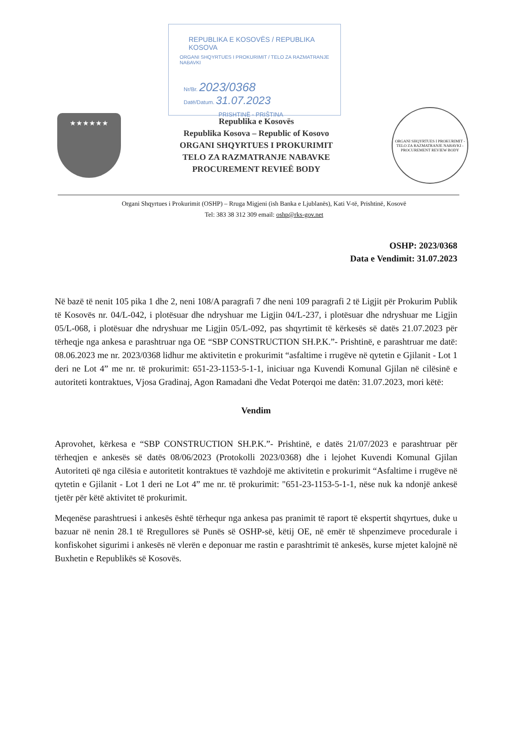REPUBLIKA E KOSOVËS / REPUBLIKA KOSOVA
ORGANI SHQYRTUES I PROKURIMIT / TELO ZA RAZMATRANJE NABAVKI
Nr/Br. 2023/0368
Datë/Datum. 31.07.2023
PRISHTINË - PRIŠTINA
★★★★★★
Republika e Kosovës
Republika Kosova – Republic of Kosovo
ORGANI SHQYRTUES I PROKURIMIT
TELO ZA RAZMATRANJE NABAVKE
PROCUREMENT REVIEË BODY
ORGANI SHQYRTUES I PROKURIMIT - TELO ZA RAZMATRANJE NABAVKI - PROCUREMENT REVIEW BODY
Organi Shqyrtues i Prokurimit (OSHP) – Rruga Migjeni (ish Banka e Ljublanës), Kati V-të, Prishtinë, Kosovë
Tel: 383 38 312 309 email: oshp@rks-gov.net
OSHP: 2023/0368
Data e Vendimit: 31.07.2023
Në bazë të nenit 105 pika 1 dhe 2, neni 108/A paragrafi 7 dhe neni 109 paragrafi 2 të Ligjit për Prokurim Publik të Kosovës nr. 04/L-042, i plotësuar dhe ndryshuar me Ligjin 04/L-237, i plotësuar dhe ndryshuar me Ligjin 05/L-068, i plotësuar dhe ndryshuar me Ligjin 05/L-092, pas shqyrtimit të kërkesës së datës 21.07.2023 për tërheqje nga ankesa e parashtruar nga OE “SBP CONSTRUCTION SH.P.K.”- Prishtinë, e parashtruar me datë: 08.06.2023 me nr. 2023/0368 lidhur me aktivitetin e prokurimit “asfaltime i rrugëve në qytetin e Gjilanit - Lot 1 deri ne Lot 4” me nr. të prokurimit: 651-23-1153-5-1-1, iniciuar nga Kuvendi Komunal Gjilan në cilësinë e autoriteti kontraktues, Vjosa Gradinaj, Agon Ramadani dhe Vedat Poterqoi me datën: 31.07.2023, mori këtë:
Vendim
Aprovohet, kërkesa e “SBP CONSTRUCTION SH.P.K.”- Prishtinë, e datës 21/07/2023 e parashtruar për tërheqjen e ankesës së datës 08/06/2023 (Protokolli 2023/0368) dhe i lejohet Kuvendi Komunal Gjilan Autoriteti që nga cilësia e autoritetit kontraktues të vazhdojë me aktivitetin e prokurimit “Asfaltime i rrugëve në qytetin e Gjilanit - Lot 1 deri ne Lot 4” me nr. të prokurimit: "651-23-1153-5-1-1, nëse nuk ka ndonjë ankesë tjetër për këtë aktivitet të prokurimit.
Meqenëse parashtruesi i ankesës është tërhequr nga ankesa pas pranimit të raport të ekspertit shqyrtues, duke u bazuar në nenin 28.1 të Rregullores së Punës së OSHP-së, këtij OE, në emër të shpenzimeve procedurale i konfiskohet sigurimi i ankesës në vlerën e deponuar me rastin e parashtrimit të ankesës, kurse mjetet kalojnë në Buxhetin e Republikës së Kosovës.